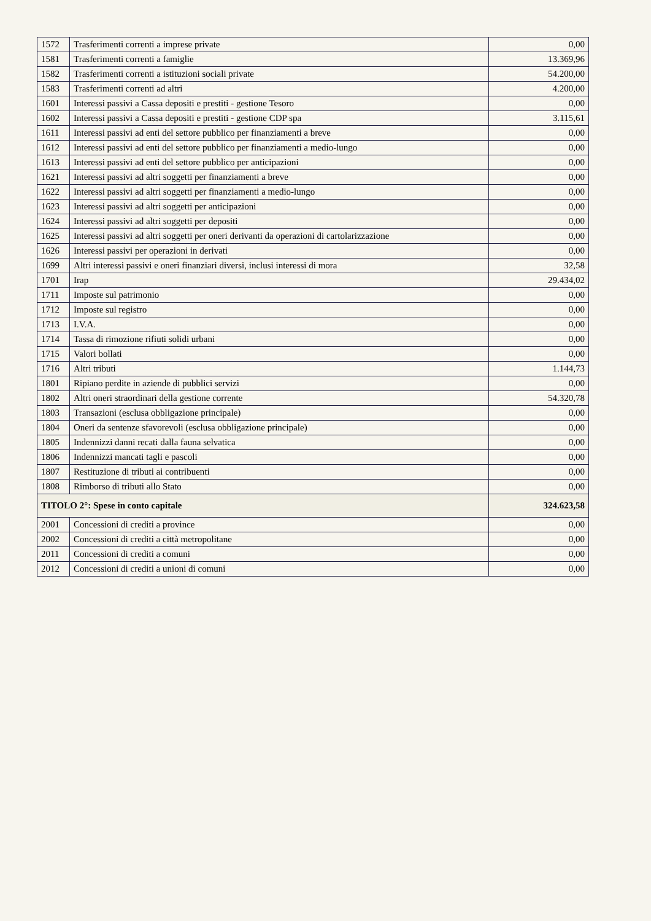| 1572 | Trasferimenti correnti a imprese private | 0,00 |
| 1581 | Trasferimenti correnti a famiglie | 13.369,96 |
| 1582 | Trasferimenti correnti a istituzioni sociali private | 54.200,00 |
| 1583 | Trasferimenti correnti ad altri | 4.200,00 |
| 1601 | Interessi passivi a Cassa depositi e prestiti - gestione Tesoro | 0,00 |
| 1602 | Interessi passivi a Cassa depositi e prestiti - gestione CDP spa | 3.115,61 |
| 1611 | Interessi passivi ad enti del settore pubblico per finanziamenti a breve | 0,00 |
| 1612 | Interessi passivi ad enti del settore pubblico per finanziamenti a medio-lungo | 0,00 |
| 1613 | Interessi passivi ad enti del settore pubblico per anticipazioni | 0,00 |
| 1621 | Interessi passivi ad altri soggetti per finanziamenti a breve | 0,00 |
| 1622 | Interessi passivi ad altri soggetti per finanziamenti a medio-lungo | 0,00 |
| 1623 | Interessi passivi ad altri soggetti per anticipazioni | 0,00 |
| 1624 | Interessi passivi ad altri soggetti per depositi | 0,00 |
| 1625 | Interessi passivi ad altri soggetti per oneri derivanti da operazioni di cartolarizzazione | 0,00 |
| 1626 | Interessi passivi per operazioni in derivati | 0,00 |
| 1699 | Altri interessi passivi e oneri finanziari diversi, inclusi interessi di mora | 32,58 |
| 1701 | Irap | 29.434,02 |
| 1711 | Imposte sul patrimonio | 0,00 |
| 1712 | Imposte sul registro | 0,00 |
| 1713 | I.V.A. | 0,00 |
| 1714 | Tassa di rimozione rifiuti solidi urbani | 0,00 |
| 1715 | Valori bollati | 0,00 |
| 1716 | Altri tributi | 1.144,73 |
| 1801 | Ripiano perdite in aziende di pubblici servizi | 0,00 |
| 1802 | Altri oneri straordinari della gestione corrente | 54.320,78 |
| 1803 | Transazioni (esclusa obbligazione principale) | 0,00 |
| 1804 | Oneri da sentenze sfavorevoli (esclusa obbligazione principale) | 0,00 |
| 1805 | Indennizzi danni recati dalla fauna selvatica | 0,00 |
| 1806 | Indennizzi mancati tagli e pascoli | 0,00 |
| 1807 | Restituzione di tributi ai contribuenti | 0,00 |
| 1808 | Rimborso di tributi allo Stato | 0,00 |
| TITOLO 2°: Spese in conto capitale | | 324.623,58 |
| 2001 | Concessioni di crediti a province | 0,00 |
| 2002 | Concessioni di crediti a città metropolitane | 0,00 |
| 2011 | Concessioni di crediti a comuni | 0,00 |
| 2012 | Concessioni di crediti a unioni di comuni | 0,00 |